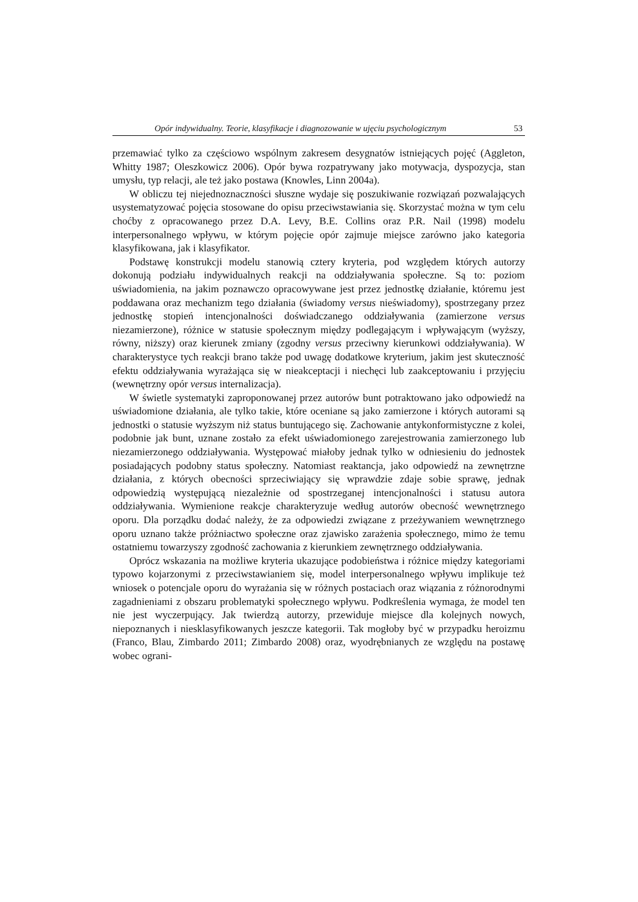Opór indywidualny. Teorie, klasyfikacje i diagnozowanie w ujęciu psychologicznym 53
przemawiać tylko za częściowo wspólnym zakresem desygnatów istniejących pojęć (Aggleton, Whitty 1987; Oleszkowicz 2006). Opór bywa rozpatrywany jako motywacja, dyspozycja, stan umysłu, typ relacji, ale też jako postawa (Knowles, Linn 2004a).
W obliczu tej niejednoznaczności słuszne wydaje się poszukiwanie rozwiązań pozwalających usystematyzować pojęcia stosowane do opisu przeciwstawiania się. Skorzystać można w tym celu choćby z opracowanego przez D.A. Levy, B.E. Collins oraz P.R. Nail (1998) modelu interpersonalnego wpływu, w którym pojęcie opór zajmuje miejsce zarówno jako kategoria klasyfikowana, jak i klasyfikator.
Podstawę konstrukcji modelu stanowią cztery kryteria, pod względem których autorzy dokonują podziału indywidualnych reakcji na oddziaływania społeczne. Są to: poziom uświadomienia, na jakim poznawczo opracowywane jest przez jednostkę działanie, któremu jest poddawana oraz mechanizm tego działania (świadomy versus nieświadomy), spostrzegany przez jednostkę stopień intencjonalności doświadczanego oddziaływania (zamierzone versus niezamierzone), różnice w statusie społecznym między podlegającym i wpływającym (wyższy, równy, niższy) oraz kierunek zmiany (zgodny versus przeciwny kierunkowi oddziaływania). W charakterystyce tych reakcji brano także pod uwagę dodatkowe kryterium, jakim jest skuteczność efektu oddziaływania wyrażająca się w nieakceptacji i niechęci lub zaakceptowaniu i przyjęciu (wewnętrzny opór versus internalizacja).
W świetle systematyki zaproponowanej przez autorów bunt potraktowano jako odpowiedź na uświadomione działania, ale tylko takie, które oceniane są jako zamierzone i których autorami są jednostki o statusie wyższym niż status buntującego się. Zachowanie antykonformistyczne z kolei, podobnie jak bunt, uznane zostało za efekt uświadomionego zarejestrowania zamierzonego lub niezamierzonego oddziaływania. Występować miałoby jednak tylko w odniesieniu do jednostek posiadających podobny status społeczny. Natomiast reaktancja, jako odpowiedź na zewnętrzne działania, z których obecności sprzeciwiający się wprawdzie zdaje sobie sprawę, jednak odpowiedzią występującą niezależnie od spostrzeganej intencjonalności i statusu autora oddziaływania. Wymienione reakcje charakteryzuje według autorów obecność wewnętrznego oporu. Dla porządku dodać należy, że za odpowiedzi związane z przeżywaniem wewnętrznego oporu uznano także próżniactwo społeczne oraz zjawisko zarażenia społecznego, mimo że temu ostatniemu towarzyszy zgodność zachowania z kierunkiem zewnętrznego oddziaływania.
Oprócz wskazania na możliwe kryteria ukazujące podobieństwa i różnice między kategoriami typowo kojarzonymi z przeciwstawianiem się, model interpersonalnego wpływu implikuje też wniosek o potencjale oporu do wyrażania się w różnych postaciach oraz wiązania z różnorodnymi zagadnieniami z obszaru problematyki społecznego wpływu. Podkreślenia wymaga, że model ten nie jest wyczerpujący. Jak twierdzą autorzy, przewiduje miejsce dla kolejnych nowych, niepoznanych i niesklasyfikowanych jeszcze kategorii. Tak mogłoby być w przypadku heroizmu (Franco, Blau, Zimbardo 2011; Zimbardo 2008) oraz, wyodrębnianych ze względu na postawę wobec ograni-